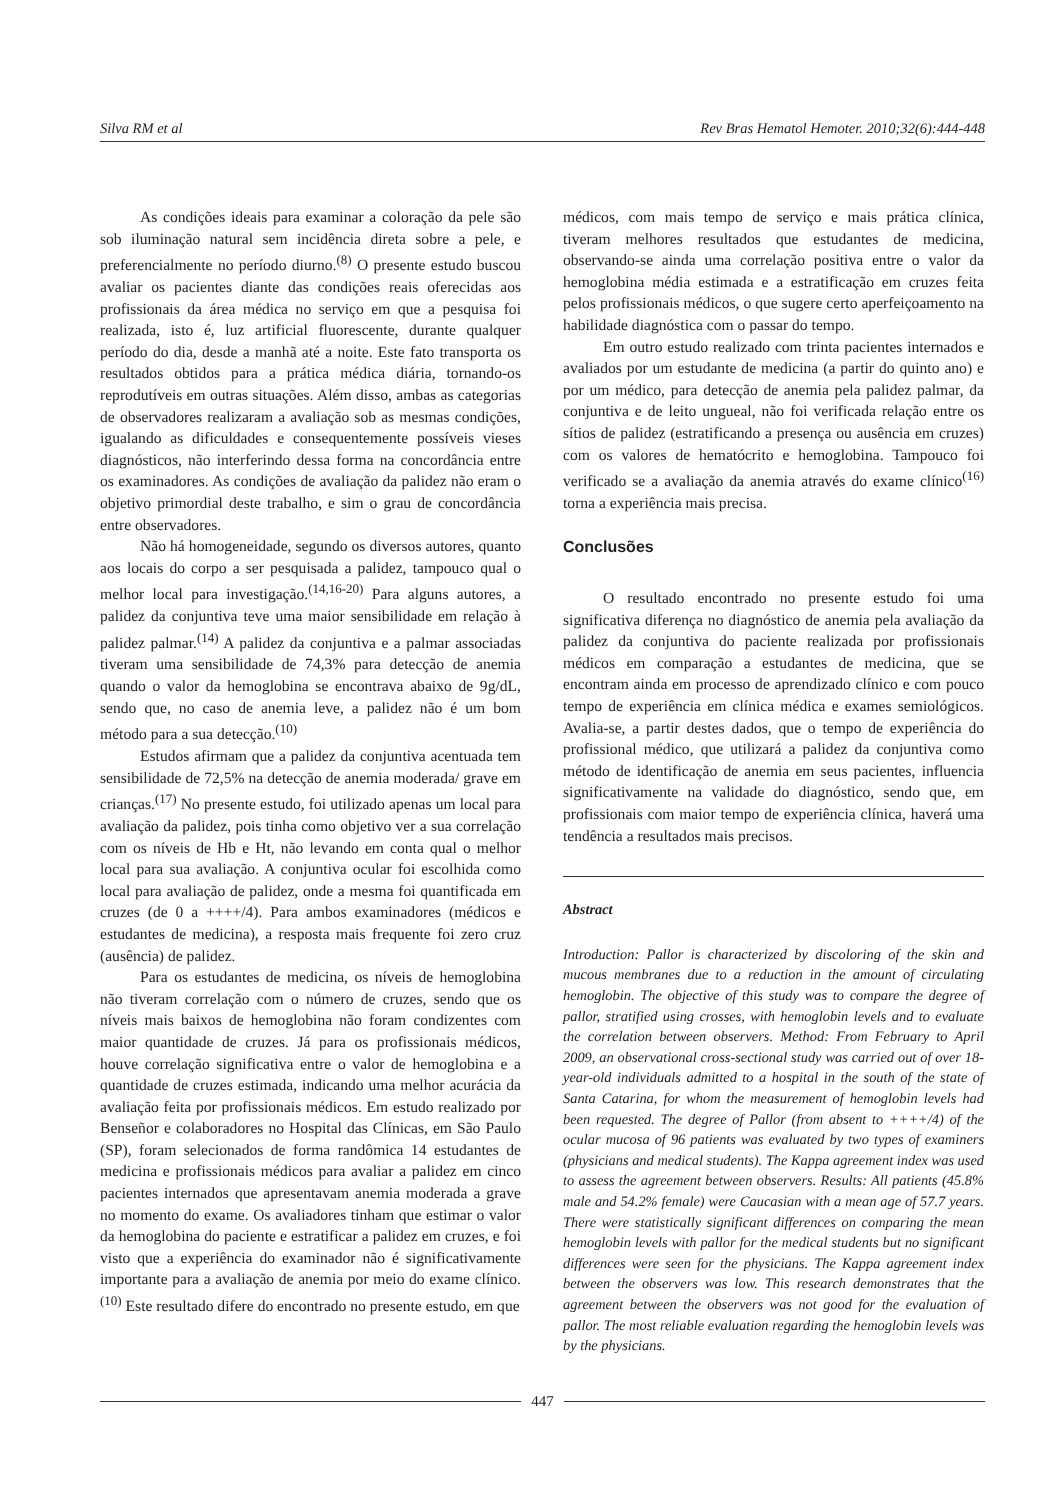Silva RM et al Rev Bras Hematol Hemoter. 2010;32(6):444-448
As condições ideais para examinar a coloração da pele são sob iluminação natural sem incidência direta sobre a pele, e preferencialmente no período diurno.<sup>(8)</sup> O presente estudo buscou avaliar os pacientes diante das condições reais oferecidas aos profissionais da área médica no serviço em que a pesquisa foi realizada, isto é, luz artificial fluorescente, durante qualquer período do dia, desde a manhã até a noite. Este fato transporta os resultados obtidos para a prática médica diária, tornando-os reprodutíveis em outras situações. Além disso, ambas as categorias de observadores realizaram a avaliação sob as mesmas condições, igualando as dificuldades e consequentemente possíveis vieses diagnósticos, não interferindo dessa forma na concordância entre os examinadores. As condições de avaliação da palidez não eram o objetivo primordial deste trabalho, e sim o grau de concordância entre observadores.
Não há homogeneidade, segundo os diversos autores, quanto aos locais do corpo a ser pesquisada a palidez, tampouco qual o melhor local para investigação.<sup>(14,16-20)</sup> Para alguns autores, a palidez da conjuntiva teve uma maior sensibilidade em relação à palidez palmar.<sup>(14)</sup> A palidez da conjuntiva e a palmar associadas tiveram uma sensibilidade de 74,3% para detecção de anemia quando o valor da hemoglobina se encontrava abaixo de 9g/dL, sendo que, no caso de anemia leve, a palidez não é um bom método para a sua detecção.<sup>(10)</sup>
Estudos afirmam que a palidez da conjuntiva acentuada tem sensibilidade de 72,5% na detecção de anemia moderada/ grave em crianças.<sup>(17)</sup> No presente estudo, foi utilizado apenas um local para avaliação da palidez, pois tinha como objetivo ver a sua correlação com os níveis de Hb e Ht, não levando em conta qual o melhor local para sua avaliação. A conjuntiva ocular foi escolhida como local para avaliação de palidez, onde a mesma foi quantificada em cruzes (de 0 a ++++/4). Para ambos examinadores (médicos e estudantes de medicina), a resposta mais frequente foi zero cruz (ausência) de palidez.
Para os estudantes de medicina, os níveis de hemoglobina não tiveram correlação com o número de cruzes, sendo que os níveis mais baixos de hemoglobina não foram condizentes com maior quantidade de cruzes. Já para os profissionais médicos, houve correlação significativa entre o valor de hemoglobina e a quantidade de cruzes estimada, indicando uma melhor acurácia da avaliação feita por profissionais médicos. Em estudo realizado por Benseñor e colaboradores no Hospital das Clínicas, em São Paulo (SP), foram selecionados de forma randômica 14 estudantes de medicina e profissionais médicos para avaliar a palidez em cinco pacientes internados que apresentavam anemia moderada a grave no momento do exame. Os avaliadores tinham que estimar o valor da hemoglobina do paciente e estratificar a palidez em cruzes, e foi visto que a experiência do examinador não é significativamente importante para a avaliação de anemia por meio do exame clínico.<sup>(10)</sup> Este resultado difere do encontrado no presente estudo, em que
médicos, com mais tempo de serviço e mais prática clínica, tiveram melhores resultados que estudantes de medicina, observando-se ainda uma correlação positiva entre o valor da hemoglobina média estimada e a estratificação em cruzes feita pelos profissionais médicos, o que sugere certo aperfeiçoamento na habilidade diagnóstica com o passar do tempo.
Em outro estudo realizado com trinta pacientes internados e avaliados por um estudante de medicina (a partir do quinto ano) e por um médico, para detecção de anemia pela palidez palmar, da conjuntiva e de leito ungueal, não foi verificada relação entre os sítios de palidez (estratificando a presença ou ausência em cruzes) com os valores de hematócrito e hemoglobina. Tampouco foi verificado se a avaliação da anemia através do exame clínico<sup>(16)</sup> torna a experiência mais precisa.
Conclusões
O resultado encontrado no presente estudo foi uma significativa diferença no diagnóstico de anemia pela avaliação da palidez da conjuntiva do paciente realizada por profissionais médicos em comparação a estudantes de medicina, que se encontram ainda em processo de aprendizado clínico e com pouco tempo de experiência em clínica médica e exames semiológicos. Avalia-se, a partir destes dados, que o tempo de experiência do profissional médico, que utilizará a palidez da conjuntiva como método de identificação de anemia em seus pacientes, influencia significativamente na validade do diagnóstico, sendo que, em profissionais com maior tempo de experiência clínica, haverá uma tendência a resultados mais precisos.
Abstract
Introduction: Pallor is characterized by discoloring of the skin and mucous membranes due to a reduction in the amount of circulating hemoglobin. The objective of this study was to compare the degree of pallor, stratified using crosses, with hemoglobin levels and to evaluate the correlation between observers. Method: From February to April 2009, an observational cross-sectional study was carried out of over 18-year-old individuals admitted to a hospital in the south of the state of Santa Catarina, for whom the measurement of hemoglobin levels had been requested. The degree of Pallor (from absent to ++++/4) of the ocular mucosa of 96 patients was evaluated by two types of examiners (physicians and medical students). The Kappa agreement index was used to assess the agreement between observers. Results: All patients (45.8% male and 54.2% female) were Caucasian with a mean age of 57.7 years. There were statistically significant differences on comparing the mean hemoglobin levels with pallor for the medical students but no significant differences were seen for the physicians. The Kappa agreement index between the observers was low. This research demonstrates that the agreement between the observers was not good for the evaluation of pallor. The most reliable evaluation regarding the hemoglobin levels was by the physicians.
447